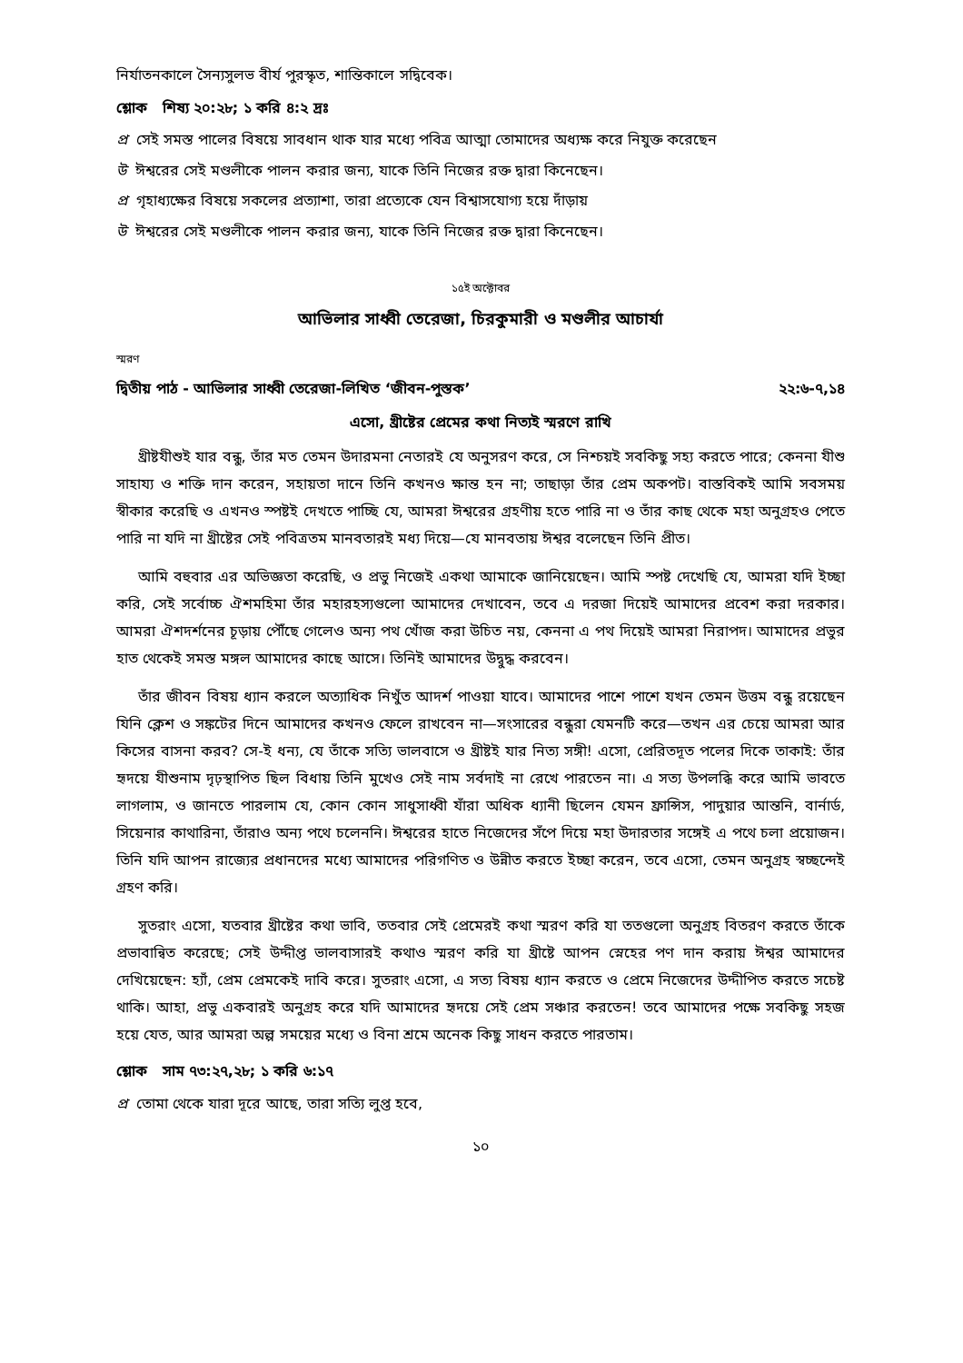নির্যাতনকালে সৈন্যসুলভ বীর্য পুরস্কৃত, শান্তিকালে সদ্বিবেক।
শ্লোক শিষ্য ২০:২৮; ১ করি ৪:২ দ্রঃ
প্র সেই সমস্ত পালের বিষয়ে সাবধান থাক যার মধ্যে পবিত্র আত্মা তোমাদের অধ্যক্ষ করে নিযুক্ত করেছেন
উ ঈশ্বরের সেই মণ্ডলীকে পালন করার জন্য, যাকে তিনি নিজের রক্ত দ্বারা কিনেছেন।
প্র গৃহাধ্যক্ষের বিষয়ে সকলের প্রত্যাশা, তারা প্রত্যেকে যেন বিশ্বাসযোগ্য হয়ে দাঁড়ায়
উ ঈশ্বরের সেই মণ্ডলীকে পালন করার জন্য, যাকে তিনি নিজের রক্ত দ্বারা কিনেছেন।
১৫ই অক্টোবর
আভিলার সাধ্বী তেরেজা, চিরকুমারী ও মণ্ডলীর আচার্যা
স্মরণ
দ্বিতীয় পাঠ - আভিলার সাধ্বী তেরেজা-লিখিত ‘জীবন-পুস্তক’ ২২:৬-৭,১৪
এসো, খ্রীষ্টের প্রেমের কথা নিত্যই স্মরণে রাখি
খ্রীষ্টযীশুই যার বন্ধু, তাঁর মত তেমন উদারমনা নেতারই যে অনুসরণ করে, সে নিশ্চয়ই সবকিছু সহ্য করতে পারে; কেননা যীশু সাহায্য ও শক্তি দান করেন, সহায়তা দানে তিনি কখনও ক্ষান্ত হন না; তাছাড়া তাঁর প্রেম অকপট। বাস্তবিকই আমি সবসময় স্বীকার করেছি ও এখনও স্পষ্টই দেখতে পাচ্ছি যে, আমরা ঈশ্বরের গ্রহণীয় হতে পারি না ও তাঁর কাছ থেকে মহা অনুগ্রহও পেতে পারি না যদি না খ্রীষ্টের সেই পবিত্রতম মানবতারই মধ্য দিয়ে—যে মানবতায় ঈশ্বর বলেছেন তিনি প্রীত।
আমি বহুবার এর অভিজ্ঞতা করেছি, ও প্রভু নিজেই একথা আমাকে জানিয়েছেন। আমি স্পষ্ট দেখেছি যে, আমরা যদি ইচ্ছা করি, সেই সর্বোচ্চ ঐশমহিমা তাঁর মহারহস্যগুলো আমাদের দেখাবেন, তবে এ দরজা দিয়েই আমাদের প্রবেশ করা দরকার। আমরা ঐশদর্শনের চূড়ায় পৌঁছে গেলেও অন্য পথ খোঁজ করা উচিত নয়, কেননা এ পথ দিয়েই আমরা নিরাপদ। আমাদের প্রভুর হাত থেকেই সমস্ত মঙ্গল আমাদের কাছে আসে। তিনিই আমাদের উদ্বুদ্ধ করবেন।
তাঁর জীবন বিষয় ধ্যান করলে অত্যাধিক নিখুঁত আদর্শ পাওয়া যাবে। আমাদের পাশে পাশে যখন তেমন উত্তম বন্ধু রয়েছেন যিনি ক্লেশ ও সঙ্কটের দিনে আমাদের কখনও ফেলে রাখবেন না—সংসারের বন্ধুরা যেমনটি করে—তখন এর চেয়ে আমরা আর কিসের বাসনা করব? সে-ই ধন্য, যে তাঁকে সত্যি ভালবাসে ও খ্রীষ্টই যার নিত্য সঙ্গী! এসো, প্রেরিতদূত পলের দিকে তাকাই: তাঁর হৃদয়ে যীশুনাম দৃঢ়স্থাপিত ছিল বিধায় তিনি মুখেও সেই নাম সর্বদাই না রেখে পারতেন না। এ সত্য উপলব্ধি করে আমি ভাবতে লাগলাম, ও জানতে পারলাম যে, কোন কোন সাধুসাধ্বী যাঁরা অধিক ধ্যানী ছিলেন যেমন ফ্রান্সিস, পাদুয়ার আন্তনি, বার্নার্ড, সিয়েনার কাথারিনা, তাঁরাও অন্য পথে চলেননি। ঈশ্বরের হাতে নিজেদের সঁপে দিয়ে মহা উদারতার সঙ্গেই এ পথে চলা প্রয়োজন। তিনি যদি আপন রাজ্যের প্রধানদের মধ্যে আমাদের পরিগণিত ও উন্নীত করতে ইচ্ছা করেন, তবে এসো, তেমন অনুগ্রহ স্বচ্ছন্দেই গ্রহণ করি।
সুতরাং এসো, যতবার খ্রীষ্টের কথা ভাবি, ততবার সেই প্রেমেরই কথা স্মরণ করি যা ততগুলো অনুগ্রহ বিতরণ করতে তাঁকে প্রভাবান্বিত করেছে; সেই উদ্দীপ্ত ভালবাসারই কথাও স্মরণ করি যা খ্রীষ্টে আপন স্নেহের পণ দান করায় ঈশ্বর আমাদের দেখিয়েছেন: হ্যাঁ, প্রেম প্রেমকেই দাবি করে। সুতরাং এসো, এ সত্য বিষয় ধ্যান করতে ও প্রেমে নিজেদের উদ্দীপিত করতে সচেষ্ট থাকি। আহা, প্রভু একবারই অনুগ্রহ করে যদি আমাদের হৃদয়ে সেই প্রেম সঞ্চার করতেন! তবে আমাদের পক্ষে সবকিছু সহজ হয়ে যেত, আর আমরা অল্প সময়ের মধ্যে ও বিনা শ্রমে অনেক কিছু সাধন করতে পারতাম।
শ্লোক সাম ৭৩:২৭,২৮; ১ করি ৬:১৭
প্র তোমা থেকে যারা দূরে আছে, তারা সত্যি লুপ্ত হবে,
১০